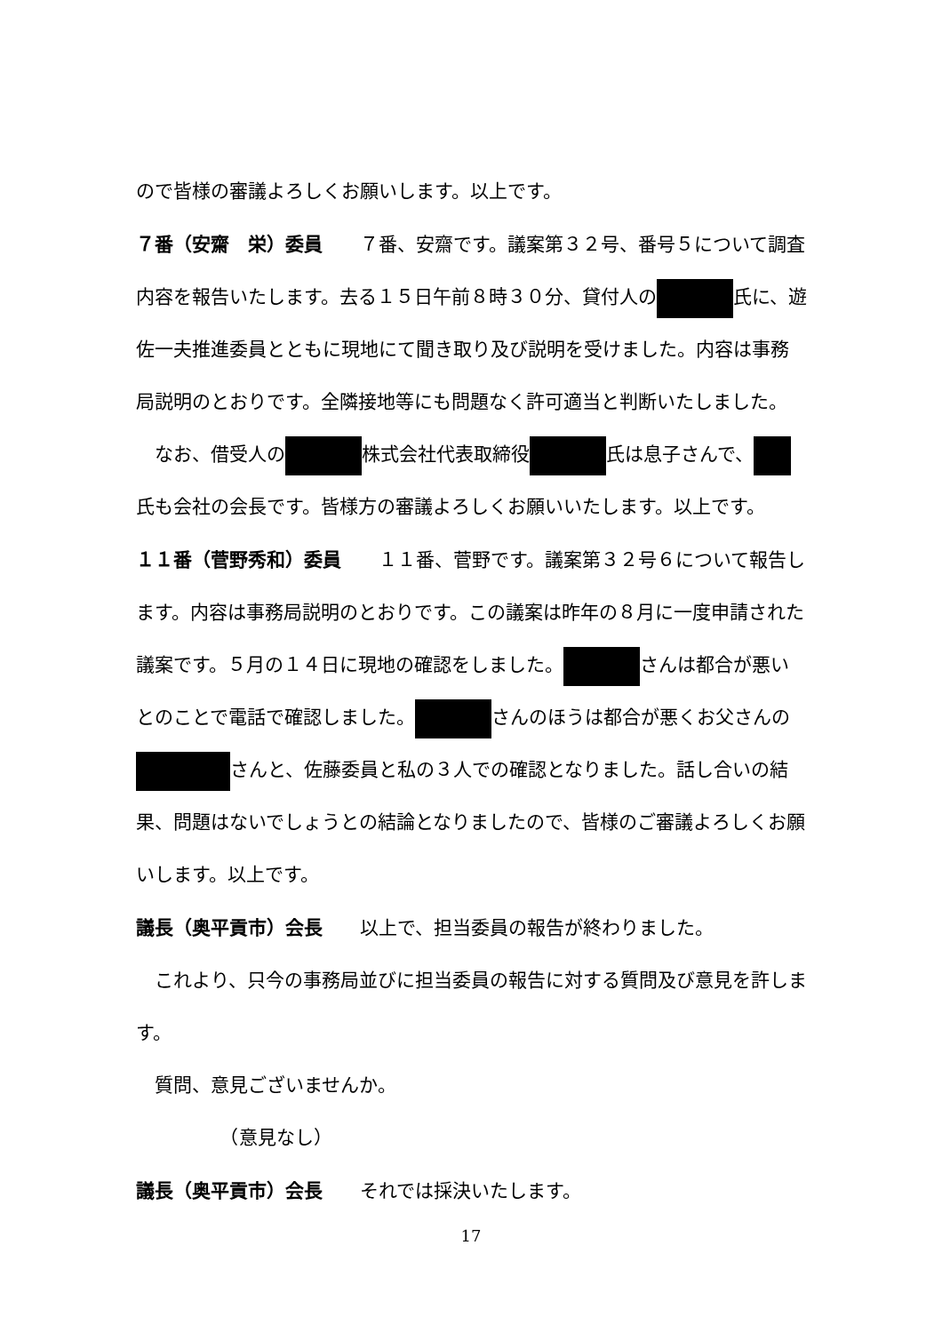ので皆様の審議よろしくお願いします。以上です。
７番（安齋　栄）委員　　７番、安齋です。議案第３２号、番号５について調査内容を報告いたします。去る１５日午前８時３０分、貸付人の 氏に、遊佐一夫推進委員とともに現地にて聞き取り及び説明を受けました。内容は事務局説明のとおりです。全隣接地等にも問題なく許可適当と判断いたしました。
　なお、借受人の 株式会社代表取締役 氏は息子さんで、 氏も会社の会長です。皆様方の審議よろしくお願いいたします。以上です。
１１番（菅野秀和）委員　　１１番、菅野です。議案第３２号６について報告します。内容は事務局説明のとおりです。この議案は昨年の８月に一度申請された議案です。５月の１４日に現地の確認をしました。 さんは都合が悪いとのことで電話で確認しました。 さんのほうは都合が悪くお父さんの さんと、佐藤委員と私の３人での確認となりました。話し合いの結果、問題はないでしょうとの結論となりましたので、皆様のご審議よろしくお願いします。以上です。
議長（奥平貢市）会長　　以上で、担当委員の報告が終わりました。
　これより、只今の事務局並びに担当委員の報告に対する質問及び意見を許します。
　質問、意見ございませんか。
　　　　　（意見なし）
議長（奥平貢市）会長　　それでは採決いたします。
17